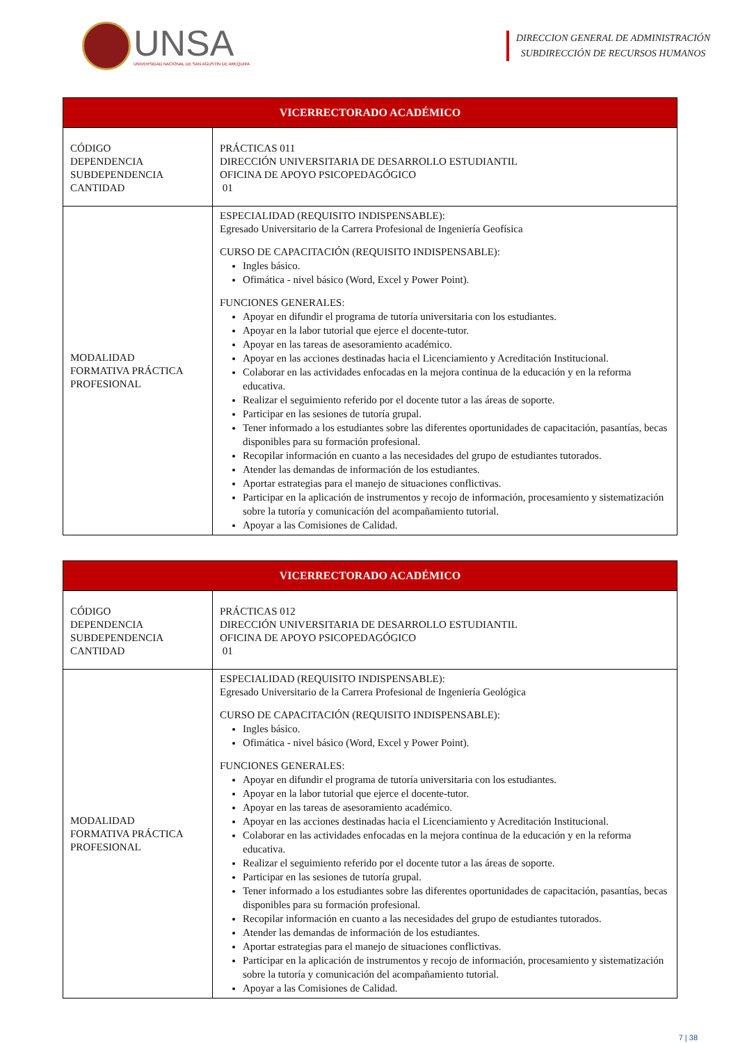UNSA
UNIVERSIDAD NACIONAL DE SAN AGUSTÍN DE AREQUIPA
DIRECCION GENERAL DE ADMINISTRACIÓN
SUBDIRECCIÓN DE RECURSOS HUMANOS
| VICERRECTORADO ACADÉMICO | |
| --- | --- |
| CÓDIGO DEPENDENCIA SUBDEPENDENCIA CANTIDAD | PRÁCTICAS 011 DIRECCIÓN UNIVERSITARIA DE DESARROLLO ESTUDIANTIL OFICINA DE APOYO PSICOPEDAGÓGICO 01 |
| MODALIDAD FORMATIVA PRÁCTICA PROFESIONAL | ESPECIALIDAD (REQUISITO INDISPENSABLE): Egresado Universitario de la Carrera Profesional de Ingeniería Geofísica CURSO DE CAPACITACIÓN (REQUISITO INDISPENSABLE): Ingles básico. Ofimática - nivel básico (Word, Excel y Power Point). FUNCIONES GENERALES: Apoyar en difundir el programa de tutoría universitaria con los estudiantes. Apoyar en la labor tutorial que ejerce el docente-tutor. Apoyar en las tareas de asesoramiento académico. Apoyar en las acciones destinadas hacia el Licenciamiento y Acreditación Institucional. Colaborar en las actividades enfocadas en la mejora continua de la educación y en la reforma educativa. Realizar el seguimiento referido por el docente tutor a las áreas de soporte. Participar en las sesiones de tutoría grupal. Tener informado a los estudiantes sobre las diferentes oportunidades de capacitación, pasantías, becas disponibles para su formación profesional. Recopilar información en cuanto a las necesidades del grupo de estudiantes tutorados. Atender las demandas de información de los estudiantes. Aportar estrategias para el manejo de situaciones conflictivas. Participar en la aplicación de instrumentos y recojo de información, procesamiento y sistematización sobre la tutoría y comunicación del acompañamiento tutorial. Apoyar a las Comisiones de Calidad. |
| VICERRECTORADO ACADÉMICO | |
| --- | --- |
| CÓDIGO DEPENDENCIA SUBDEPENDENCIA CANTIDAD | PRÁCTICAS 012 DIRECCIÓN UNIVERSITARIA DE DESARROLLO ESTUDIANTIL OFICINA DE APOYO PSICOPEDAGÓGICO 01 |
| MODALIDAD FORMATIVA PRÁCTICA PROFESIONAL | ESPECIALIDAD (REQUISITO INDISPENSABLE): Egresado Universitario de la Carrera Profesional de Ingeniería Geológica CURSO DE CAPACITACIÓN (REQUISITO INDISPENSABLE): Ingles básico. Ofimática - nivel básico (Word, Excel y Power Point). FUNCIONES GENERALES: Apoyar en difundir el programa de tutoría universitaria con los estudiantes. Apoyar en la labor tutorial que ejerce el docente-tutor. Apoyar en las tareas de asesoramiento académico. Apoyar en las acciones destinadas hacia el Licenciamiento y Acreditación Institucional. Colaborar en las actividades enfocadas en la mejora continua de la educación y en la reforma educativa. Realizar el seguimiento referido por el docente tutor a las áreas de soporte. Participar en las sesiones de tutoría grupal. Tener informado a los estudiantes sobre las diferentes oportunidades de capacitación, pasantías, becas disponibles para su formación profesional. Recopilar información en cuanto a las necesidades del grupo de estudiantes tutorados. Atender las demandas de información de los estudiantes. Aportar estrategias para el manejo de situaciones conflictivas. Participar en la aplicación de instrumentos y recojo de información, procesamiento y sistematización sobre la tutoría y comunicación del acompañamiento tutorial. Apoyar a las Comisiones de Calidad. |
7 | 38